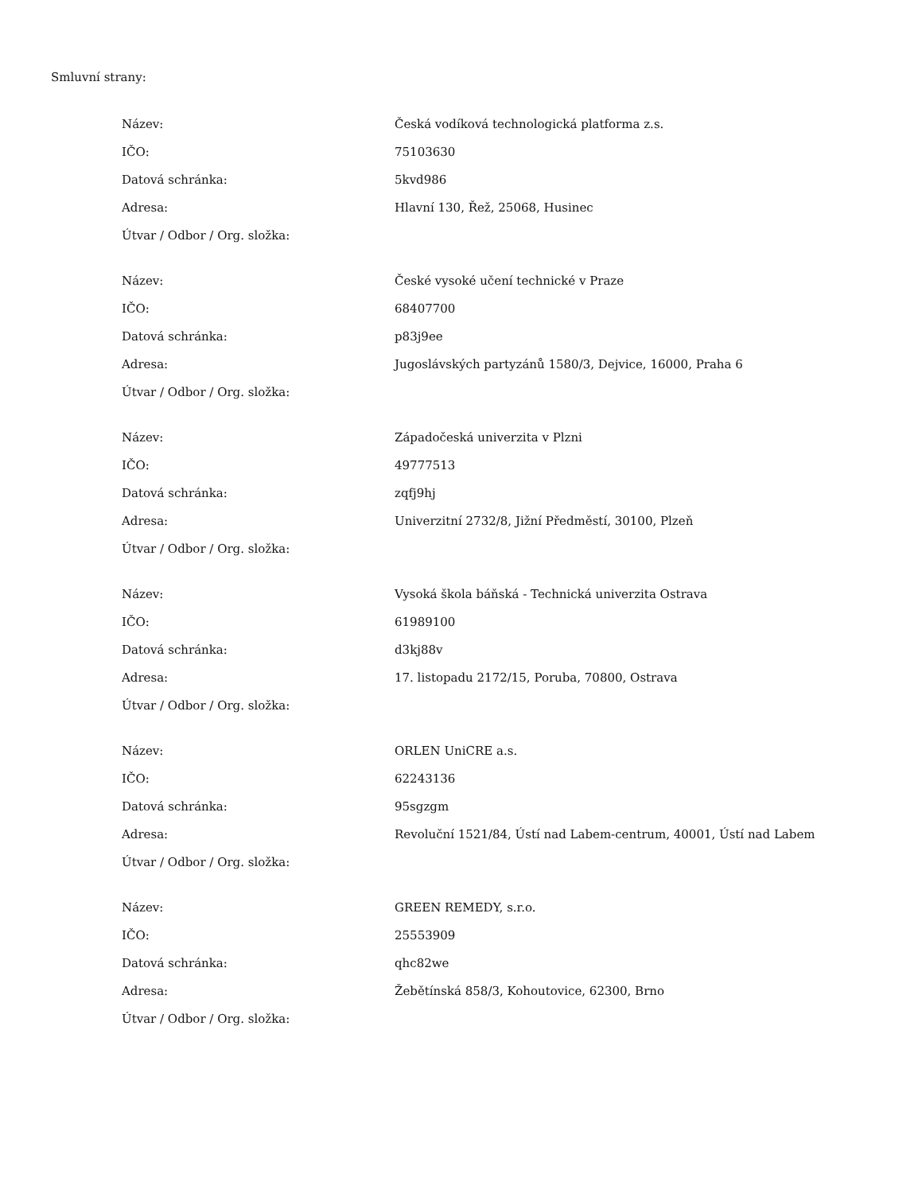Smluvní strany:
| Název: | Česká vodíková technologická platforma z.s. |
| IČO: | 75103630 |
| Datová schránka: | 5kvd986 |
| Adresa: | Hlavní 130, Řež, 25068, Husinec |
| Útvar / Odbor / Org. složka: | |
| Název: | České vysoké učení technické v Praze |
| IČO: | 68407700 |
| Datová schránka: | p83j9ee |
| Adresa: | Jugoslávských partyzánů 1580/3, Dejvice, 16000, Praha 6 |
| Útvar / Odbor / Org. složka: | |
| Název: | Západočeská univerzita v Plzni |
| IČO: | 49777513 |
| Datová schránka: | zqfj9hj |
| Adresa: | Univerzitní 2732/8, Jižní Předměstí, 30100, Plzeň |
| Útvar / Odbor / Org. složka: | |
| Název: | Vysoká škola báňská - Technická univerzita Ostrava |
| IČO: | 61989100 |
| Datová schránka: | d3kj88v |
| Adresa: | 17. listopadu 2172/15, Poruba, 70800, Ostrava |
| Útvar / Odbor / Org. složka: | |
| Název: | ORLEN UniCRE a.s. |
| IČO: | 62243136 |
| Datová schránka: | 95sgzgm |
| Adresa: | Revoluční 1521/84, Ústí nad Labem-centrum, 40001, Ústí nad Labem |
| Útvar / Odbor / Org. složka: | |
| Název: | GREEN REMEDY, s.r.o. |
| IČO: | 25553909 |
| Datová schránka: | qhc82we |
| Adresa: | Žebětínská 858/3, Kohoutovice, 62300, Brno |
| Útvar / Odbor / Org. složka: | |